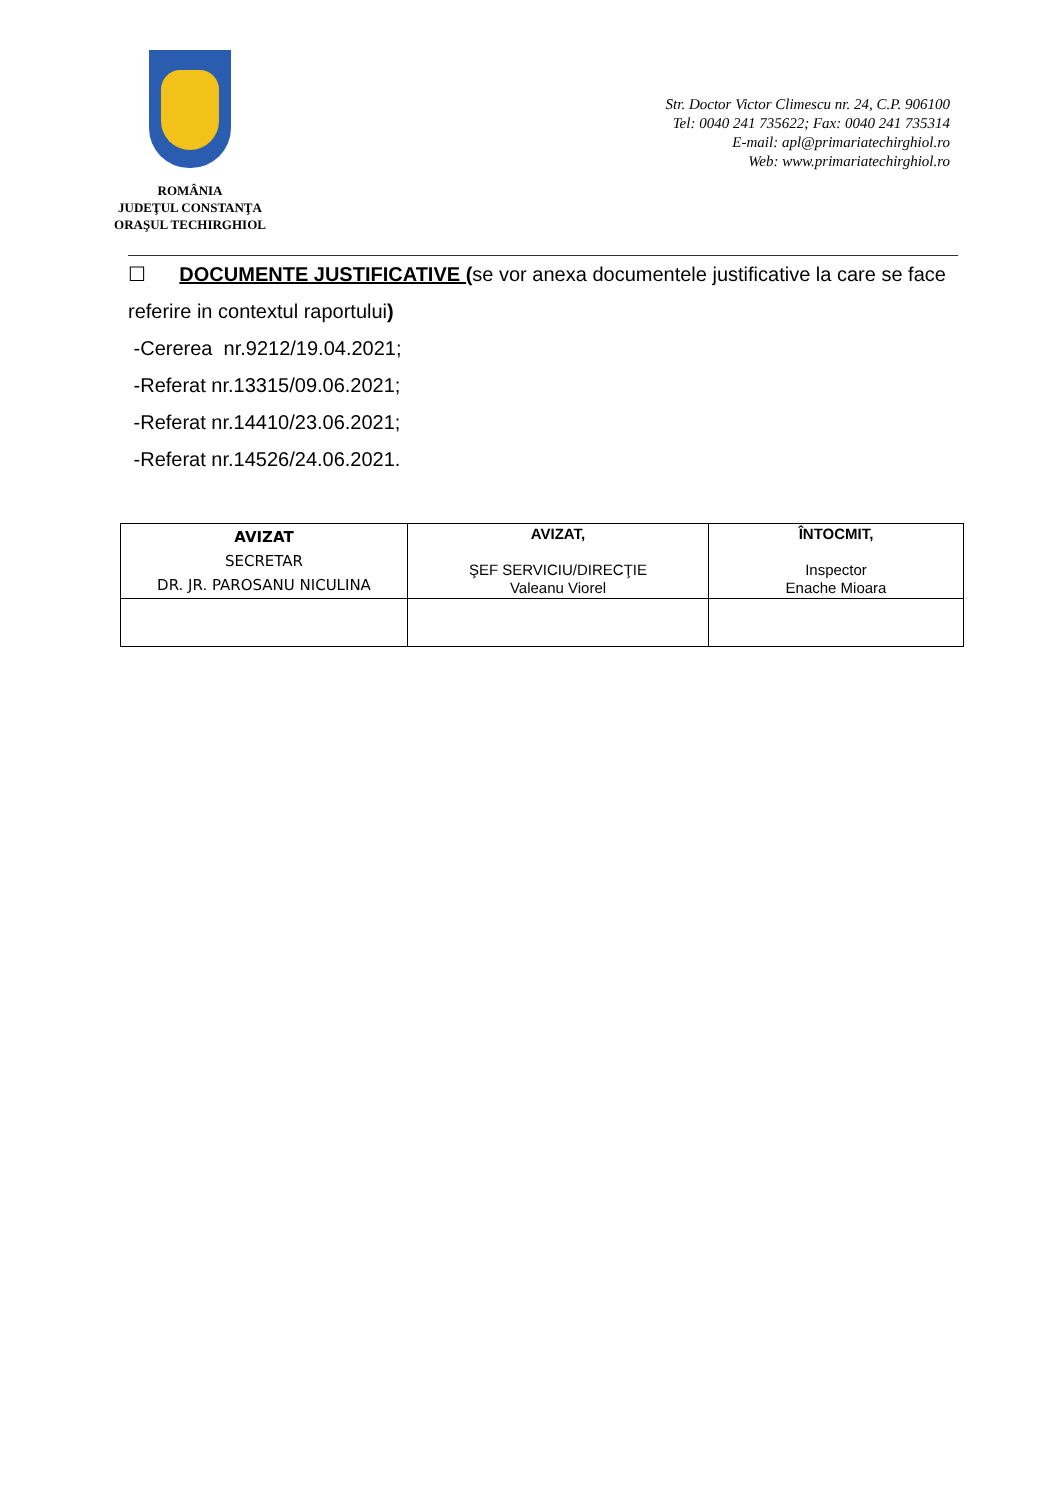ROMÂNIA
JUDEŢUL CONSTANŢA
ORAŞUL TECHIRGHIOL
Str. Doctor Victor Climescu nr. 24, C.P. 906100
Tel: 0040 241 735622; Fax: 0040 241 735314
E-mail: apl@primariatechirghiol.ro
Web: www.primariatechirghiol.ro
☐ DOCUMENTE JUSTIFICATIVE (se vor anexa documentele justificative la care se face referire in contextul raportului)
-Cererea nr.9212/19.04.2021;
-Referat nr.13315/09.06.2021;
-Referat nr.14410/23.06.2021;
-Referat nr.14526/24.06.2021.
| AVIZAT SECRETAR DR. JR. PAROSANU NICULINA | AVIZAT, ŞEF SERVICIU/DIRECŢIE Valeanu Viorel | ÎNTOCMIT, Inspector Enache Mioara |